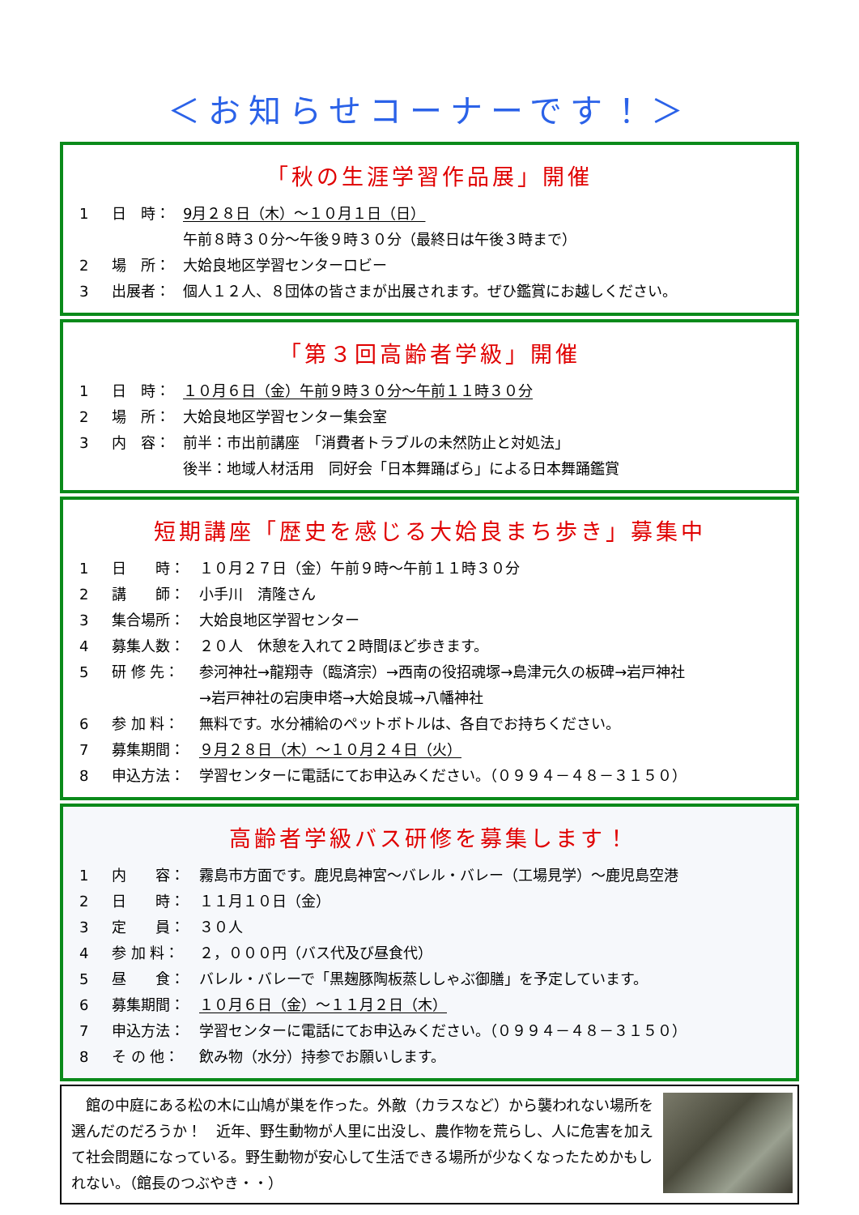＜お知らせコーナーです！＞
「秋の生涯学習作品展」開催
1 日　時： 9月２８日（木）～１０月１日（日）
午前８時３０分～午後９時３０分（最終日は午後３時まで）
2 場　所： 大姶良地区学習センターロビー
3 出展者： 個人１２人、８団体の皆さまが出展されます。ぜひ鑑賞にお越しください。
「第３回高齢者学級」開催
1 日　時： １０月６日（金）午前９時３０分～午前１１時３０分
2 場　所： 大姶良地区学習センター集会室
3 内　容： 前半：市出前講座　「消費者トラブルの未然防止と対処法」
後半：地域人材活用　同好会「日本舞踊ばら」による日本舞踊鑑賞
短期講座「歴史を感じる大姶良まち歩き」募集中
1 日　　時： １０月２７日（金）午前９時～午前１１時３０分
2 講　　師： 小手川　清隆さん
3 集合場所： 大姶良地区学習センター
4 募集人数： ２０人　休憩を入れて２時間ほど歩きます。
5 研 修 先： 参河神社→龍翔寺（臨済宗）→西南の役招魂塚→島津元久の板碑→岩戸神社
→岩戸神社の宕庚申塔→大姶良城→八幡神社
6 参 加 料： 無料です。水分補給のペットボトルは、各自でお持ちください。
7 募集期間： ９月２８日（木）～１０月２４日（火）
8 申込方法： 学習センターに電話にてお申込みください。（０９９４－４８－３１５０）
高齢者学級バス研修を募集します！
1 内　　容： 霧島市方面です。鹿児島神宮～バレル・バレー（工場見学）～鹿児島空港
2 日　　時： １１月１０日（金）
3 定　　員： ３０人
4 参 加 料： ２，０００円（バス代及び昼食代）
5 昼　　食： バレル・バレーで「黒麹豚陶板蒸ししゃぶ御膳」を予定しています。
6 募集期間： １０月６日（金）～１１月２日（木）
7 申込方法： 学習センターに電話にてお申込みください。（０９９４－４８－３１５０）
8 そ の 他： 飲み物（水分）持参でお願いします。
　館の中庭にある松の木に山鳩が巣を作った。外敵（カラスなど）から襲われない場所を選んだのだろうか！　近年、野生動物が人里に出没し、農作物を荒らし、人に危害を加えて社会問題になっている。野生動物が安心して生活できる場所が少なくなったためかもしれない。（館長のつぶやき・・）